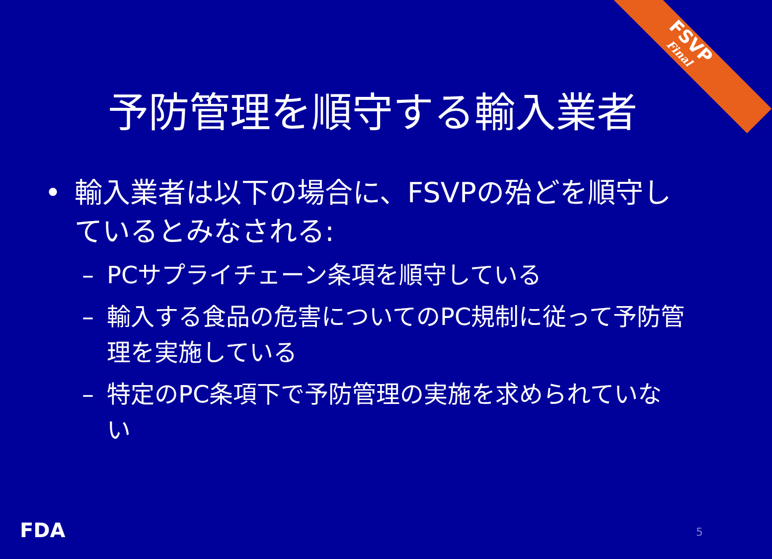FSVP
Final
予防管理を順守する輸入業者
• 輸入業者は以下の場合に、FSVPの殆どを順守しているとみなされる:
– PCサプライチェーン条項を順守している
– 輸入する食品の危害についてのPC規制に従って予防管理を実施している
– 特定のPC条項下で予防管理の実施を求められていない
FDA 5